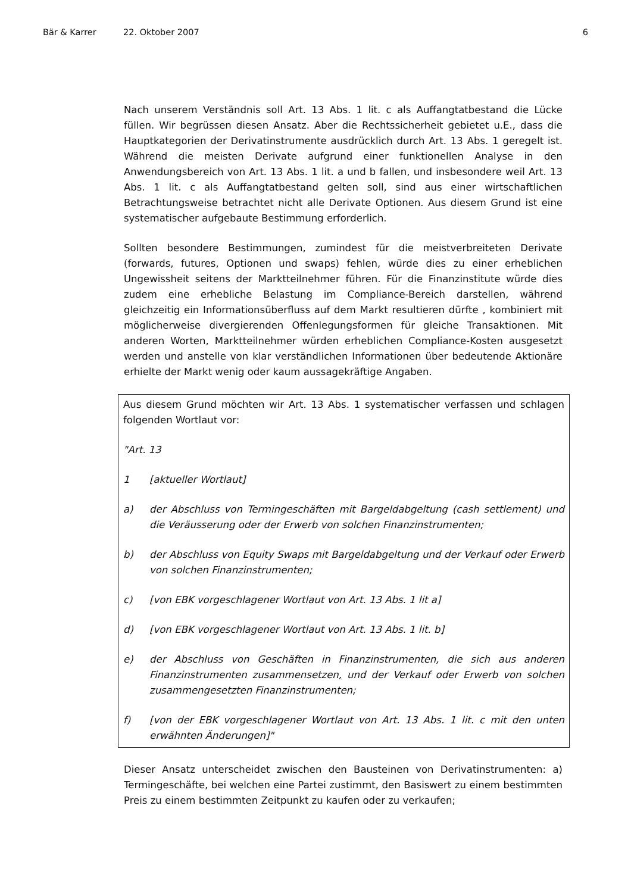Bär & Karrer 22. Oktober 2007 6
Nach unserem Verständnis soll Art. 13 Abs. 1 lit. c als Auffangtatbestand die Lücke füllen. Wir begrüssen diesen Ansatz. Aber die Rechtssicherheit gebietet u.E., dass die Hauptkategorien der Derivatinstrumente ausdrücklich durch Art. 13 Abs. 1 geregelt ist. Während die meisten Derivate aufgrund einer funktionellen Analyse in den Anwendungsbereich von Art. 13 Abs. 1 lit. a und b fallen, und insbesondere weil Art. 13 Abs. 1 lit. c als Auffangtatbestand gelten soll, sind aus einer wirtschaftlichen Betrachtungsweise betrachtet nicht alle Derivate Optionen. Aus diesem Grund ist eine systematischer aufgebaute Bestimmung erforderlich.
Sollten besondere Bestimmungen, zumindest für die meistverbreiteten Derivate (forwards, futures, Optionen und swaps) fehlen, würde dies zu einer erheblichen Ungewissheit seitens der Marktteilnehmer führen. Für die Finanzinstitute würde dies zudem eine erhebliche Belastung im Compliance-Bereich darstellen, während gleichzeitig ein Informationsüberfluss auf dem Markt resultieren dürfte , kombiniert mit möglicherweise divergierenden Offenlegungsformen für gleiche Transaktionen. Mit anderen Worten, Marktteilnehmer würden erheblichen Compliance-Kosten ausgesetzt werden und anstelle von klar verständlichen Informationen über bedeutende Aktionäre erhielte der Markt wenig oder kaum aussagekräftige Angaben.
Aus diesem Grund möchten wir Art. 13 Abs. 1 systematischer verfassen und schlagen folgenden Wortlaut vor:
"Art. 13
1 [aktueller Wortlaut]
a) der Abschluss von Termingeschäften mit Bargeldabgeltung (cash settlement) und die Veräusserung oder der Erwerb von solchen Finanzinstrumenten;
b) der Abschluss von Equity Swaps mit Bargeldabgeltung und der Verkauf oder Erwerb von solchen Finanzinstrumenten;
c) [von EBK vorgeschlagener Wortlaut von Art. 13 Abs. 1 lit a]
d) [von EBK vorgeschlagener Wortlaut von Art. 13 Abs. 1 lit. b]
e) der Abschluss von Geschäften in Finanzinstrumenten, die sich aus anderen Finanzinstrumenten zusammensetzen, und der Verkauf oder Erwerb von solchen zusammengesetzten Finanzinstrumenten;
f) [von der EBK vorgeschlagener Wortlaut von Art. 13 Abs. 1 lit. c mit den unten erwähnten Änderungen]"
Dieser Ansatz unterscheidet zwischen den Bausteinen von Derivatinstrumenten: a) Termingeschäfte, bei welchen eine Partei zustimmt, den Basiswert zu einem bestimmten Preis zu einem bestimmten Zeitpunkt zu kaufen oder zu verkaufen;